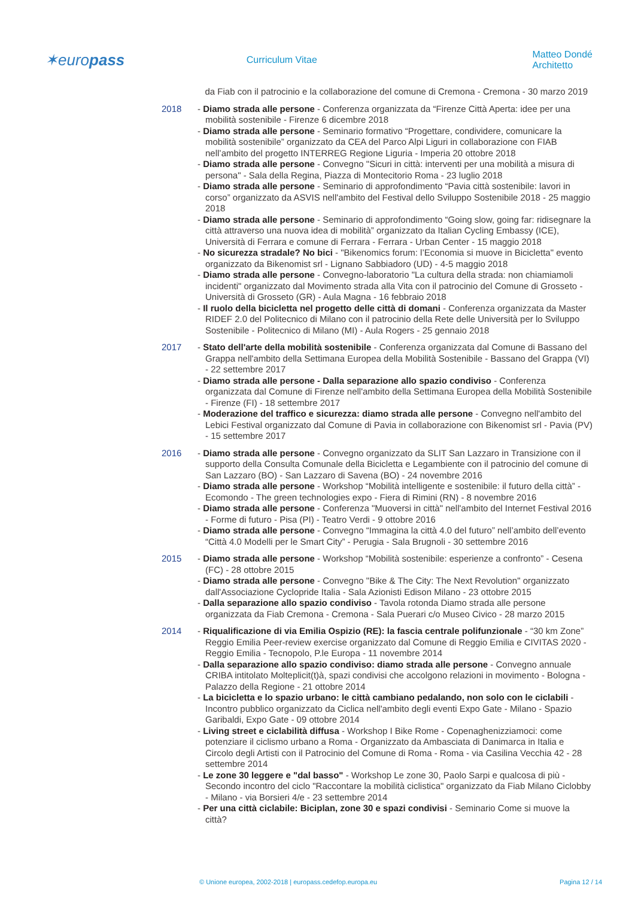✶europass
Curriculum Vitae Matteo Dondé Architetto
da Fiab con il patrocinio e la collaborazione del comune di Cremona - Cremona - 30 marzo 2019
2018 - Diamo strada alle persone - Conferenza organizzata da “Firenze Città Aperta: idee per una mobilità sostenibile - Firenze 6 dicembre 2018
- Diamo strada alle persone - Seminario formativo “Progettare, condividere, comunicare la mobilità sostenibile” organizzato da CEA del Parco Alpi Liguri in collaborazione con FIAB nell’ambito del progetto INTERREG Regione Liguria - Imperia 20 ottobre 2018
- Diamo strada alle persone - Convegno "Sicuri in città: interventi per una mobilità a misura di persona" - Sala della Regina, Piazza di Montecitorio Roma - 23 luglio 2018
- Diamo strada alle persone - Seminario di approfondimento “Pavia città sostenibile: lavori in corso” organizzato da ASVIS nell'ambito del Festival dello Sviluppo Sostenibile 2018 - 25 maggio 2018
- Diamo strada alle persone - Seminario di approfondimento “Going slow, going far: ridisegnare la città attraverso una nuova idea di mobilità” organizzato da Italian Cycling Embassy (ICE), Università di Ferrara e comune di Ferrara - Ferrara - Urban Center - 15 maggio 2018
- No sicurezza stradale? No bici - "Bikenomics forum: l’Economia si muove in Bicicletta" evento organizzato da Bikenomist srl - Lignano Sabbiadoro (UD) - 4-5 maggio 2018
- Diamo strada alle persone - Convegno-laboratorio "La cultura della strada: non chiamiamoli incidenti" organizzato dal Movimento strada alla Vita con il patrocinio del Comune di Grosseto - Università di Grosseto (GR) - Aula Magna - 16 febbraio 2018
- Il ruolo della bicicletta nel progetto delle città di domani - Conferenza organizzata da Master RIDEF 2.0 del Politecnico di Milano con il patrocinio della Rete delle Università per lo Sviluppo Sostenibile - Politecnico di Milano (MI) - Aula Rogers - 25 gennaio 2018
2017 - Stato dell'arte della mobilità sostenibile - Conferenza organizzata dal Comune di Bassano del Grappa nell'ambito della Settimana Europea della Mobilità Sostenibile - Bassano del Grappa (VI) - 22 settembre 2017
- Diamo strada alle persone - Dalla separazione allo spazio condiviso - Conferenza organizzata dal Comune di Firenze nell'ambito della Settimana Europea della Mobilità Sostenibile - Firenze (FI) - 18 settembre 2017
- Moderazione del traffico e sicurezza: diamo strada alle persone - Convegno nell'ambito del Lebici Festival organizzato dal Comune di Pavia in collaborazione con Bikenomist srl - Pavia (PV) - 15 settembre 2017
2016 - Diamo strada alle persone - Convegno organizzato da SLIT San Lazzaro in Transizione con il supporto della Consulta Comunale della Bicicletta e Legambiente con il patrocinio del comune di San Lazzaro (BO) - San Lazzaro di Savena (BO) - 24 novembre 2016
- Diamo strada alle persone - Workshop “Mobilità intelligente e sostenibile: il futuro della città” - Ecomondo - The green technologies expo - Fiera di Rimini (RN) - 8 novembre 2016
- Diamo strada alle persone - Conferenza "Muoversi in città" nell'ambito del Internet Festival 2016 - Forme di futuro - Pisa (PI) - Teatro Verdi - 9 ottobre 2016
- Diamo strada alle persone - Convegno “Immagina la città 4.0 del futuro” nell’ambito dell’evento “Città 4.0 Modelli per le Smart City” - Perugia - Sala Brugnoli - 30 settembre 2016
2015 - Diamo strada alle persone - Workshop “Mobilità sostenibile: esperienze a confronto” - Cesena (FC) - 28 ottobre 2015
- Diamo strada alle persone - Convegno "Bike & The City: The Next Revolution" organizzato dall'Associazione Cyclopride Italia - Sala Azionisti Edison Milano - 23 ottobre 2015
- Dalla separazione allo spazio condiviso - Tavola rotonda Diamo strada alle persone organizzata da Fiab Cremona - Cremona - Sala Puerari c/o Museo Civico - 28 marzo 2015
2014 - Riqualificazione di via Emilia Ospizio (RE): la fascia centrale polifunzionale - “30 km Zone” Reggio Emilia Peer-review exercise organizzato dal Comune di Reggio Emilia e CIVITAS 2020 - Reggio Emilia - Tecnopolo, P.le Europa - 11 novembre 2014
- Dalla separazione allo spazio condiviso: diamo strada alle persone - Convegno annuale CRIBA intitolato Molteplicit(t)à, spazi condivisi che accolgono relazioni in movimento - Bologna - Palazzo della Regione - 21 ottobre 2014
- La bicicletta e lo spazio urbano: le città cambiano pedalando, non solo con le ciclabili - Incontro pubblico organizzato da Ciclica nell'ambito degli eventi Expo Gate - Milano - Spazio Garibaldi, Expo Gate - 09 ottobre 2014
- Living street e ciclabilità diffusa - Workshop I Bike Rome - Copenaghenizziamoci: come potenziare il ciclismo urbano a Roma - Organizzato da Ambasciata di Danimarca in Italia e Circolo degli Artisti con il Patrocinio del Comune di Roma - Roma - via Casilina Vecchia 42 - 28 settembre 2014
- Le zone 30 leggere e "dal basso" - Workshop Le zone 30, Paolo Sarpi e qualcosa di più - Secondo incontro del ciclo "Raccontare la mobilità ciclistica" organizzato da Fiab Milano Ciclobby - Milano - via Borsieri 4/e - 23 settembre 2014
- Per una città ciclabile: Biciplan, zone 30 e spazi condivisi - Seminario Come si muove la città?
© Unione europea, 2002-2018 | europass.cedefop.europa.eu Pagina 12 / 14